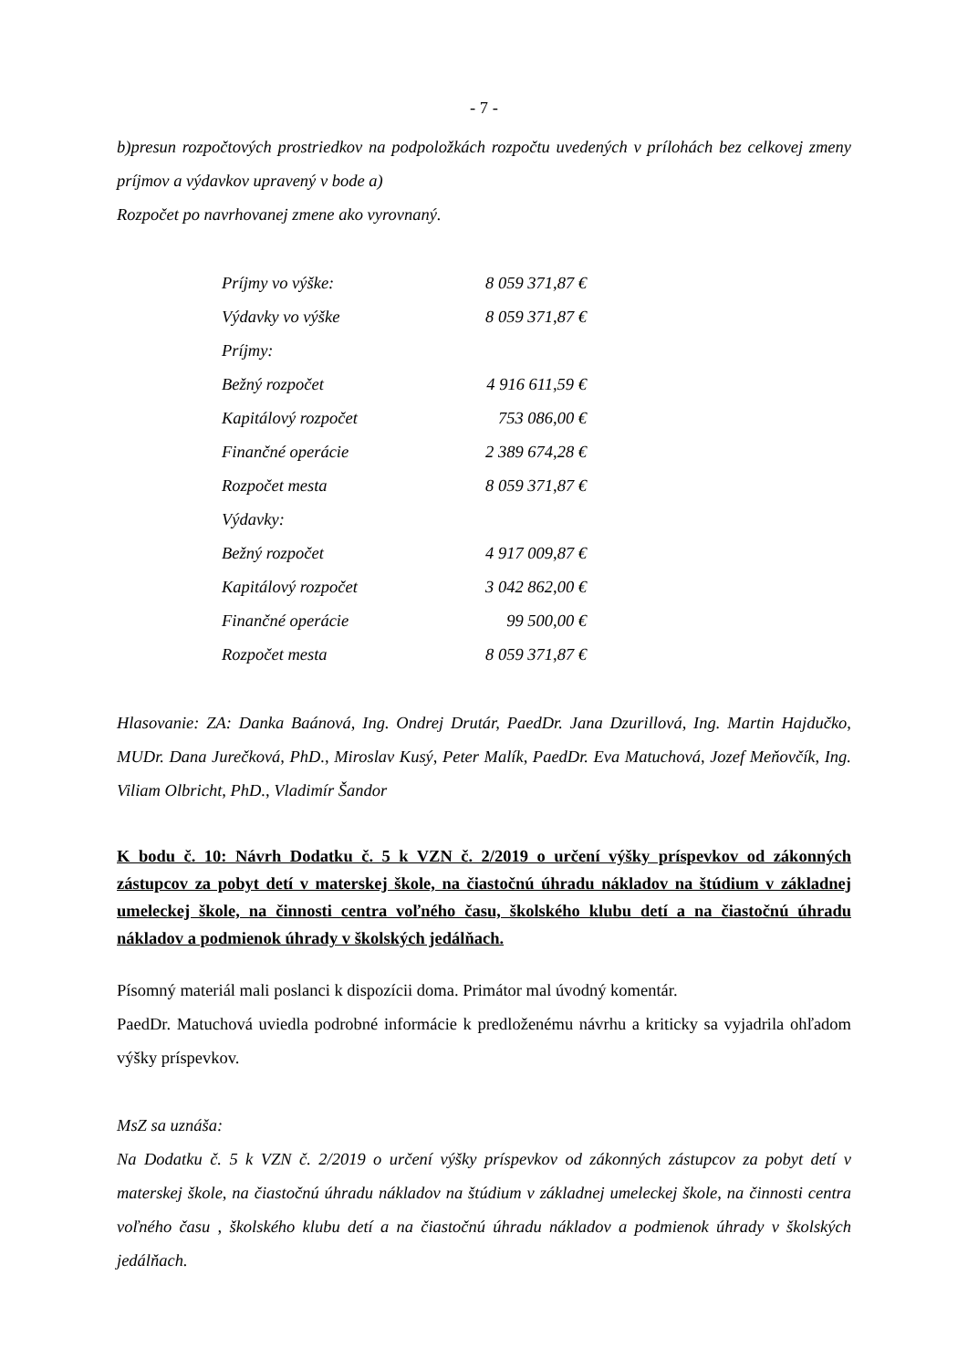- 7 -
b)presun rozpočtových prostriedkov na podpoložkách rozpočtu uvedených v prílohách bez celkovej zmeny príjmov a výdavkov upravený v bode a)
Rozpočet po navrhovanej zmene ako vyrovnaný.
| Príjmy vo výške: | 8 059 371,87 € |
| Výdavky vo výške | 8 059 371,87 € |
| Príjmy: | |
| Bežný rozpočet | 4 916 611,59 € |
| Kapitálový rozpočet | 753 086,00 € |
| Finančné operácie | 2 389 674,28 € |
| Rozpočet mesta | 8 059 371,87 € |
| Výdavky: | |
| Bežný rozpočet | 4 917 009,87 € |
| Kapitálový rozpočet | 3 042 862,00 € |
| Finančné operácie | 99 500,00 € |
| Rozpočet mesta | 8 059 371,87 € |
Hlasovanie: ZA: Danka Baánová, Ing. Ondrej Drutár, PaedDr. Jana Dzurillová, Ing. Martin Hajdučko, MUDr. Dana Jurečková, PhD., Miroslav Kusý, Peter Malík, PaedDr. Eva Matuchová, Jozef Meňovčík, Ing. Viliam Olbricht, PhD., Vladimír Šandor
K bodu č. 10: Návrh Dodatku č. 5 k VZN č. 2/2019 o určení výšky príspevkov od zákonných zástupcov za pobyt detí v materskej škole, na čiastočnú úhradu nákladov na štúdium v základnej umeleckej škole, na činnosti centra voľného času, školského klubu detí a na čiastočnú úhradu nákladov a podmienok úhrady v školských jedálňach.
Písomný materiál mali poslanci k dispozícii doma. Primátor mal úvodný komentár.
PaedDr. Matuchová uviedla podrobné informácie k predloženému návrhu a kriticky sa vyjadrila ohľadom výšky príspevkov.
MsZ sa uznáša:
Na Dodatku č. 5 k VZN č. 2/2019 o určení výšky príspevkov od zákonných zástupcov za pobyt detí v materskej škole, na čiastočnú úhradu nákladov na štúdium v základnej umeleckej škole, na činnosti centra voľného času , školského klubu detí a na čiastočnú úhradu nákladov a podmienok úhrady v školských jedálňach.